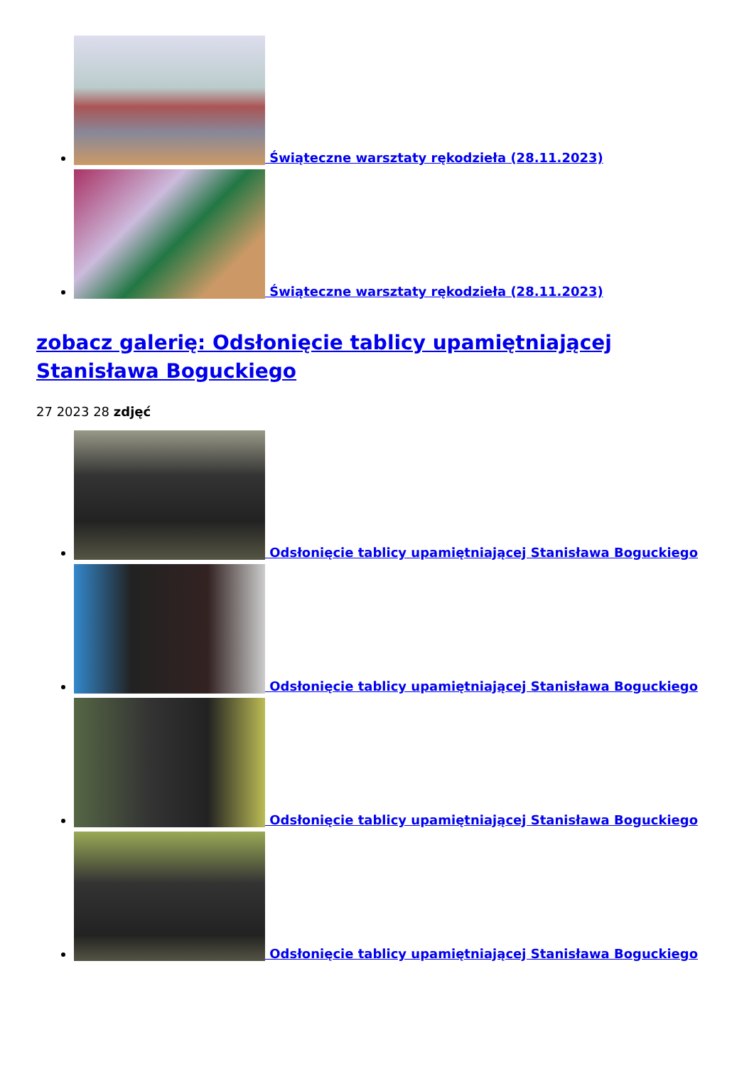Świąteczne warsztaty rękodzieła (28.11.2023)
Świąteczne warsztaty rękodzieła (28.11.2023)
zobacz galerię: Odsłonięcie tablicy upamiętniającej Stanisława Boguckiego
27 2023 28 zdjęć
Odsłonięcie tablicy upamiętniającej Stanisława Boguckiego
Odsłonięcie tablicy upamiętniającej Stanisława Boguckiego
Odsłonięcie tablicy upamiętniającej Stanisława Boguckiego
Odsłonięcie tablicy upamiętniającej Stanisława Boguckiego